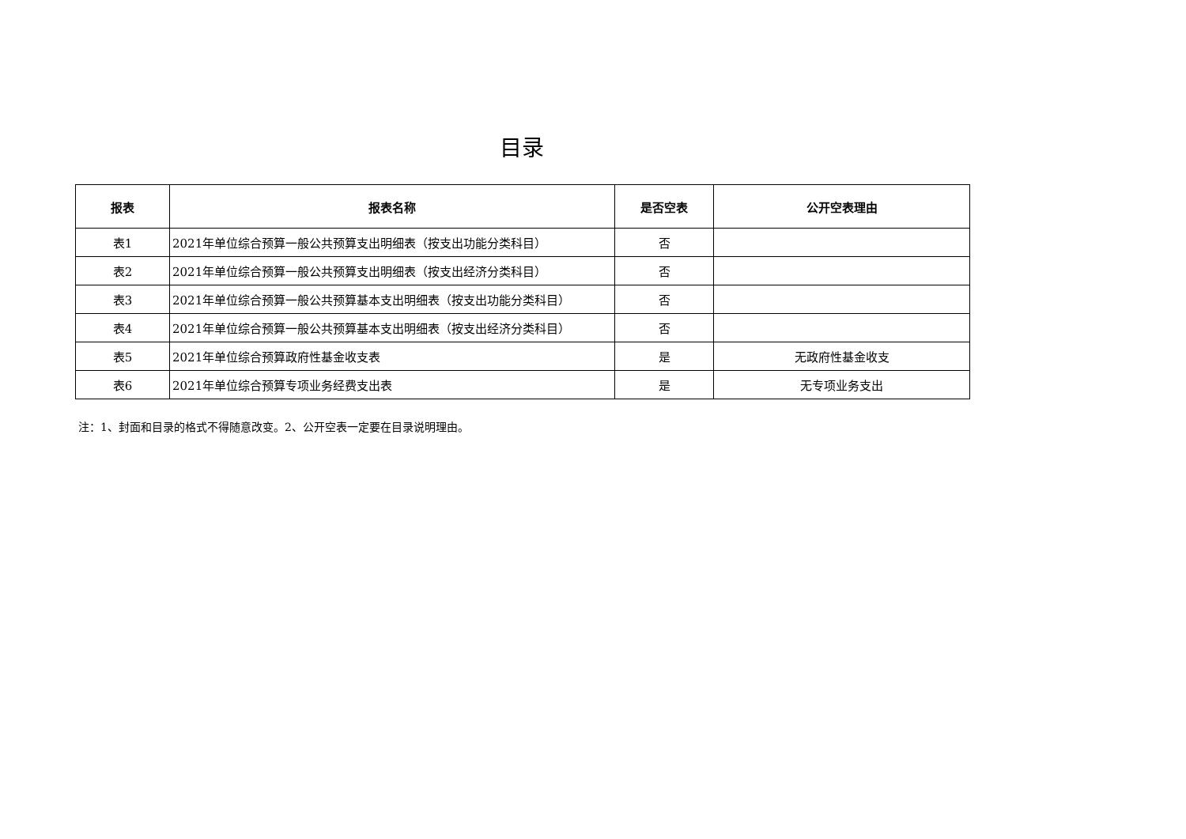目录
| 报表 | 报表名称 | 是否空表 | 公开空表理由 |
| --- | --- | --- | --- |
| 表1 | 2021年单位综合预算一般公共预算支出明细表（按支出功能分类科目） | 否 | |
| 表2 | 2021年单位综合预算一般公共预算支出明细表（按支出经济分类科目） | 否 | |
| 表3 | 2021年单位综合预算一般公共预算基本支出明细表（按支出功能分类科目） | 否 | |
| 表4 | 2021年单位综合预算一般公共预算基本支出明细表（按支出经济分类科目） | 否 | |
| 表5 | 2021年单位综合预算政府性基金收支表 | 是 | 无政府性基金收支 |
| 表6 | 2021年单位综合预算专项业务经费支出表 | 是 | 无专项业务支出 |
注：1、封面和目录的格式不得随意改变。2、公开空表一定要在目录说明理由。